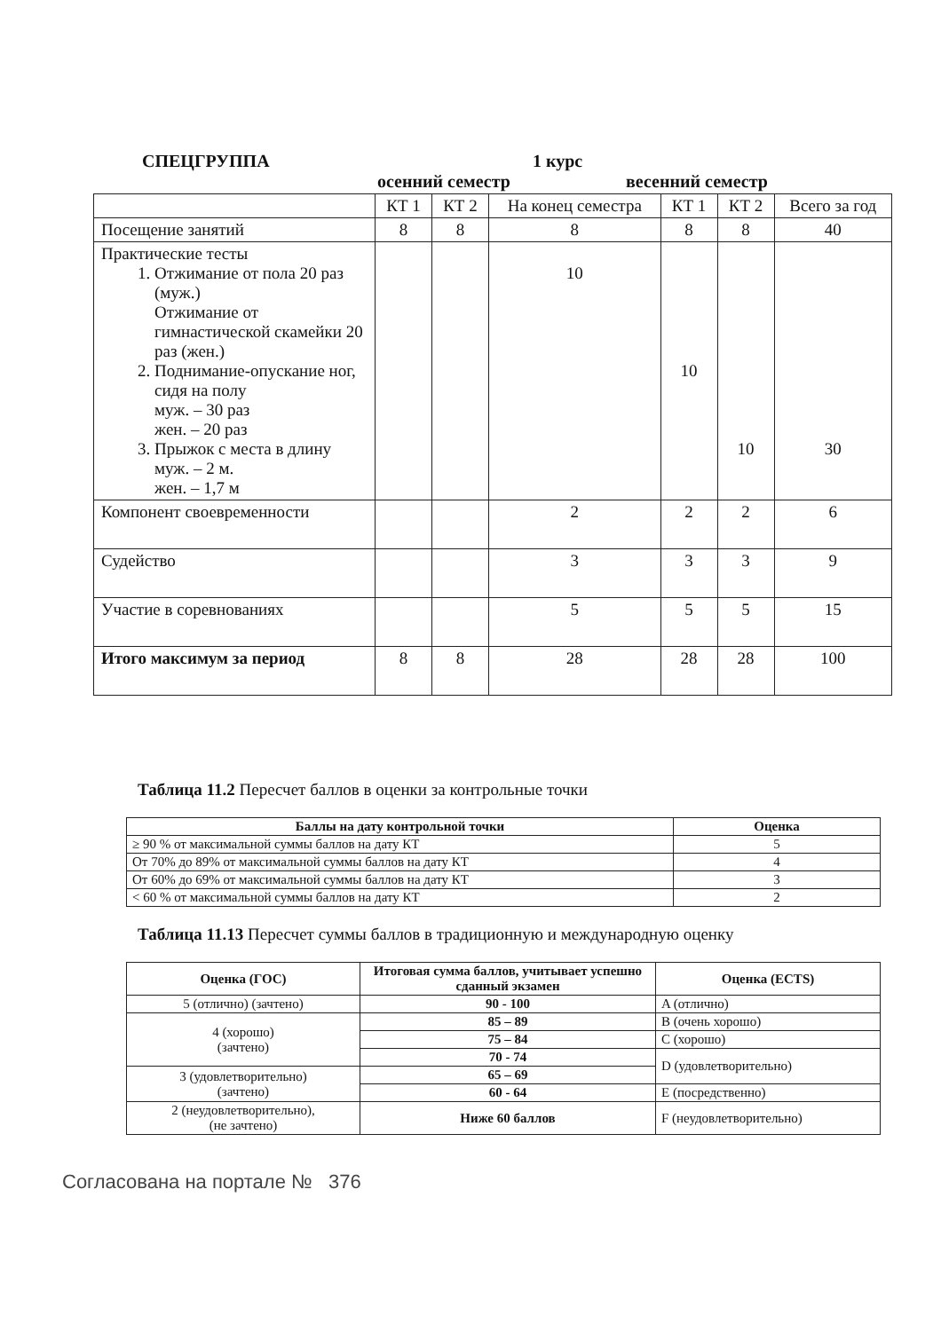СПЕЦГРУППА 1 курс
осенний семестр весенний семестр
| | КТ 1 | КТ 2 | На конец семестра | КТ 1 | КТ 2 | Всего за год |
| Посещение занятий | 8 | 8 | 8 | 8 | 8 | 40 |
| Практические тесты 1. Отжимание от пола 20 раз (муж.) Отжимание от гимнастической скамейки 20 раз (жен.) 2. Поднимание-опускание ног, сидя на полу муж. – 30 раз жен. – 20 раз 3. Прыжок с места в длину муж. – 2 м. жен. – 1,7 м | | | 10 | 10 | 10 | 30 |
| Компонент своевременности | | | 2 | 2 | 2 | 6 |
| Судейство | | | 3 | 3 | 3 | 9 |
| Участие в соревнованиях | | | 5 | 5 | 5 | 15 |
| Итого максимум за период | 8 | 8 | 28 | 28 | 28 | 100 |
Таблица 11.2 Пересчет баллов в оценки за контрольные точки
| Баллы на дату контрольной точки | Оценка |
| --- | --- |
| ≥ 90 % от максимальной суммы баллов на дату КТ | 5 |
| От 70% до 89% от максимальной суммы баллов на дату КТ | 4 |
| От 60% до 69% от максимальной суммы баллов на дату КТ | 3 |
| < 60 % от максимальной суммы баллов на дату КТ | 2 |
Таблица 11.13 Пересчет суммы баллов в традиционную и международную оценку
| Оценка (ГОС) | Итоговая сумма баллов, учитывает успешно сданный экзамен | Оценка (ECTS) |
| --- | --- | --- |
| 5 (отлично) (зачтено) | 90 - 100 | A (отлично) |
| 4 (хорошо) (зачтено) | 85 – 89 | B (очень хорошо) |
| | 75 – 84 | C (хорошо) |
| | 70 - 74 | D (удовлетворительно) |
| 3 (удовлетворительно) (зачтено) | 65 – 69 | |
| | 60 - 64 | E (посредственно) |
| 2 (неудовлетворительно), (не зачтено) | Ниже 60 баллов | F (неудовлетворительно) |
Согласована на портале № 376